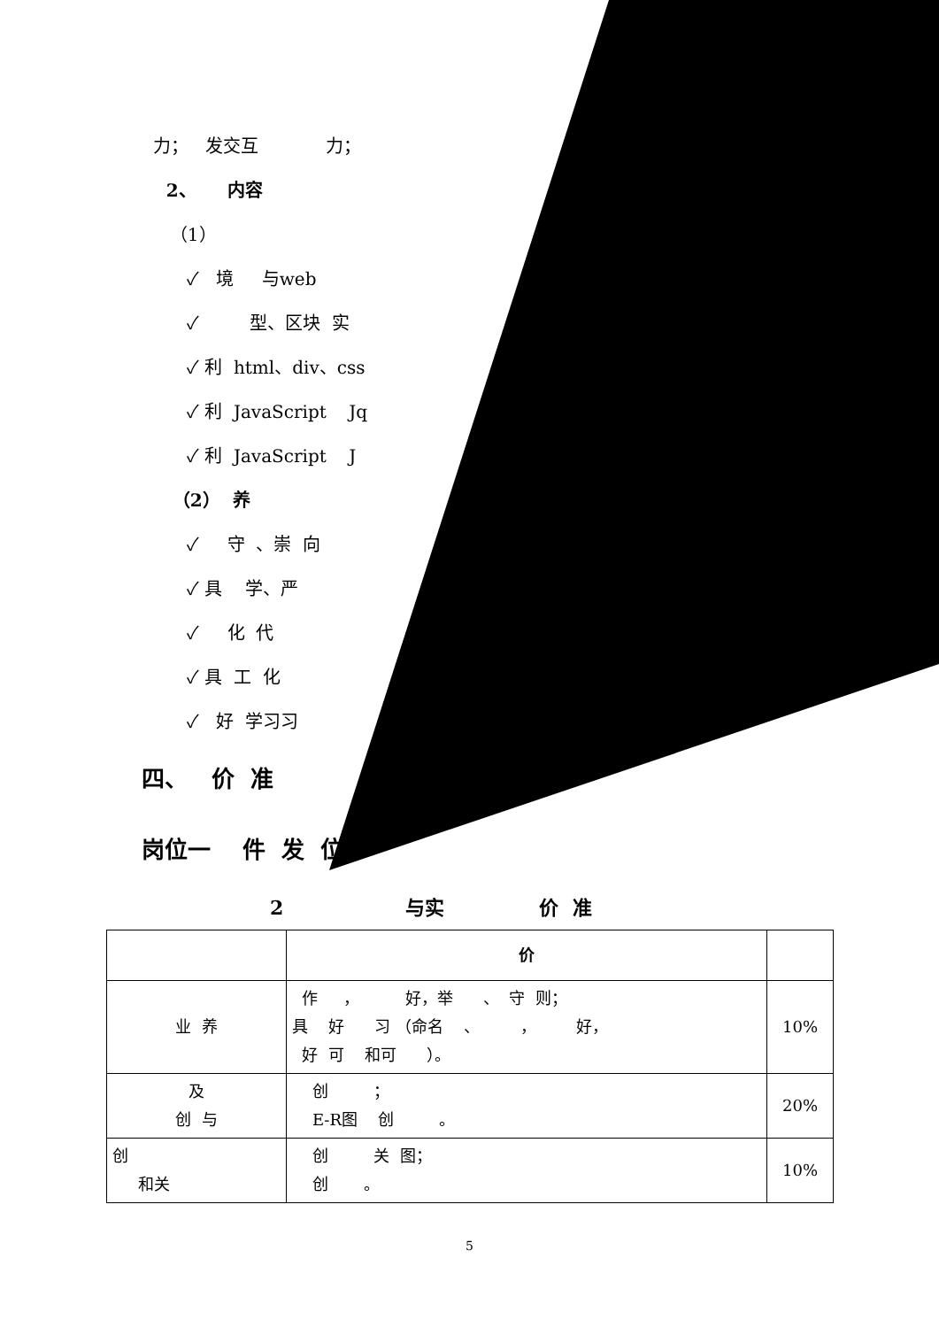力； 发交互 力；
2、 内容
（1）
✓ 境 与web
✓ 型、区块 实
✓ 利 html、div、css
✓ 利 JavaScript Jq
✓ 利 JavaScript J
（2） 养
✓ 守 、崇 向
✓ 具 学、严
✓ 化 代
✓ 具 工 化
✓ 好 学习习
四、 价 准
岗位一 件 发 位
2 与实 价 准
| | 价 | |
| 业 养 | 作 ， 好，举 、 守 则； 具 好 习 （命名 、 ， 好， 好 可 和可 ）。 | 10% |
| 及 创 与 | 创 ； E-R图 创 。 | 20% |
| 创 和关 | 创 关 图； 创 。 | 10% |
5